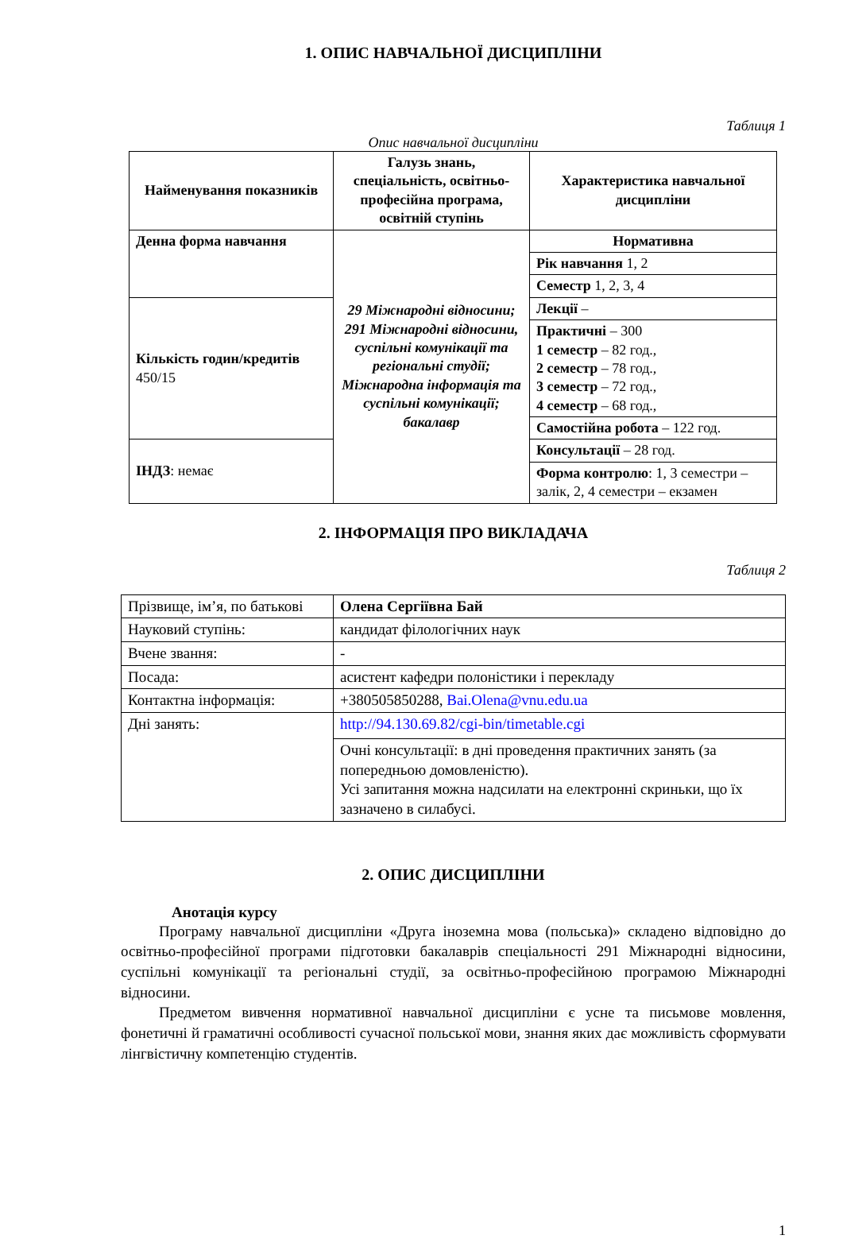1. ОПИС НАВЧАЛЬНОЇ ДИСЦИПЛІНИ
Таблиця 1
Опис навчальної дисципліни
| Найменування показників | Галузь знань, спеціальність, освітньо-професійна програма, освітній ступінь | Характеристика навчальної дисципліни |
| --- | --- | --- |
| Денна форма навчання | 29 Міжнародні відносини; 291 Міжнародні відносини, суспільні комунікації та регіональні студії; Міжнародна інформація та суспільні комунікації; бакалавр | Нормативна |
| | | Рік навчання 1, 2 |
| | | Семестр 1, 2, 3, 4 |
| Кількість годин/кредитів 450/15 | | Лекції – |
| | | Практичні – 300 1 семестр – 82 год., 2 семестр – 78 год., 3 семестр – 72 год., 4 семестр – 68 год., |
| | | Самостійна робота – 122 год. |
| ІНДЗ : немає | | Консультації – 28 год. |
| | | Форма контролю : 1, 3 семестри – залік, 2, 4 семестри – екзамен |
2. ІНФОРМАЦІЯ ПРО ВИКЛАДАЧА
Таблиця 2
| Прізвище, ім’я, по батькові | Олена Сергіївна Бай |
| Науковий ступінь: | кандидат філологічних наук |
| Вчене звання: | - |
| Посада: | асистент кафедри полоністики і перекладу |
| Контактна інформація: | +380505850288, Bai.Olena@vnu.edu.ua |
| Дні занять: | http://94.130.69.82/cgi-bin/timetable.cgi |
| | Очні консультації: в дні проведення практичних занять (за попередньою домовленістю). Усі запитання можна надсилати на електронні скриньки, що їх зазначено в силабусі. |
2. ОПИС ДИСЦИПЛІНИ
Анотація курсу
Програму навчальної дисципліни «Друга іноземна мова (польська)» складено відповідно до освітньо-професійної програми підготовки бакалаврів спеціальності 291 Міжнародні відносини, суспільні комунікації та регіональні студії, за освітньо-професійною програмою Міжнародні відносини.
Предметом вивчення нормативної навчальної дисципліни є усне та письмове мовлення, фонетичні й граматичні особливості сучасної польської мови, знання яких дає можливість сформувати лінгвістичну компетенцію студентів.
1